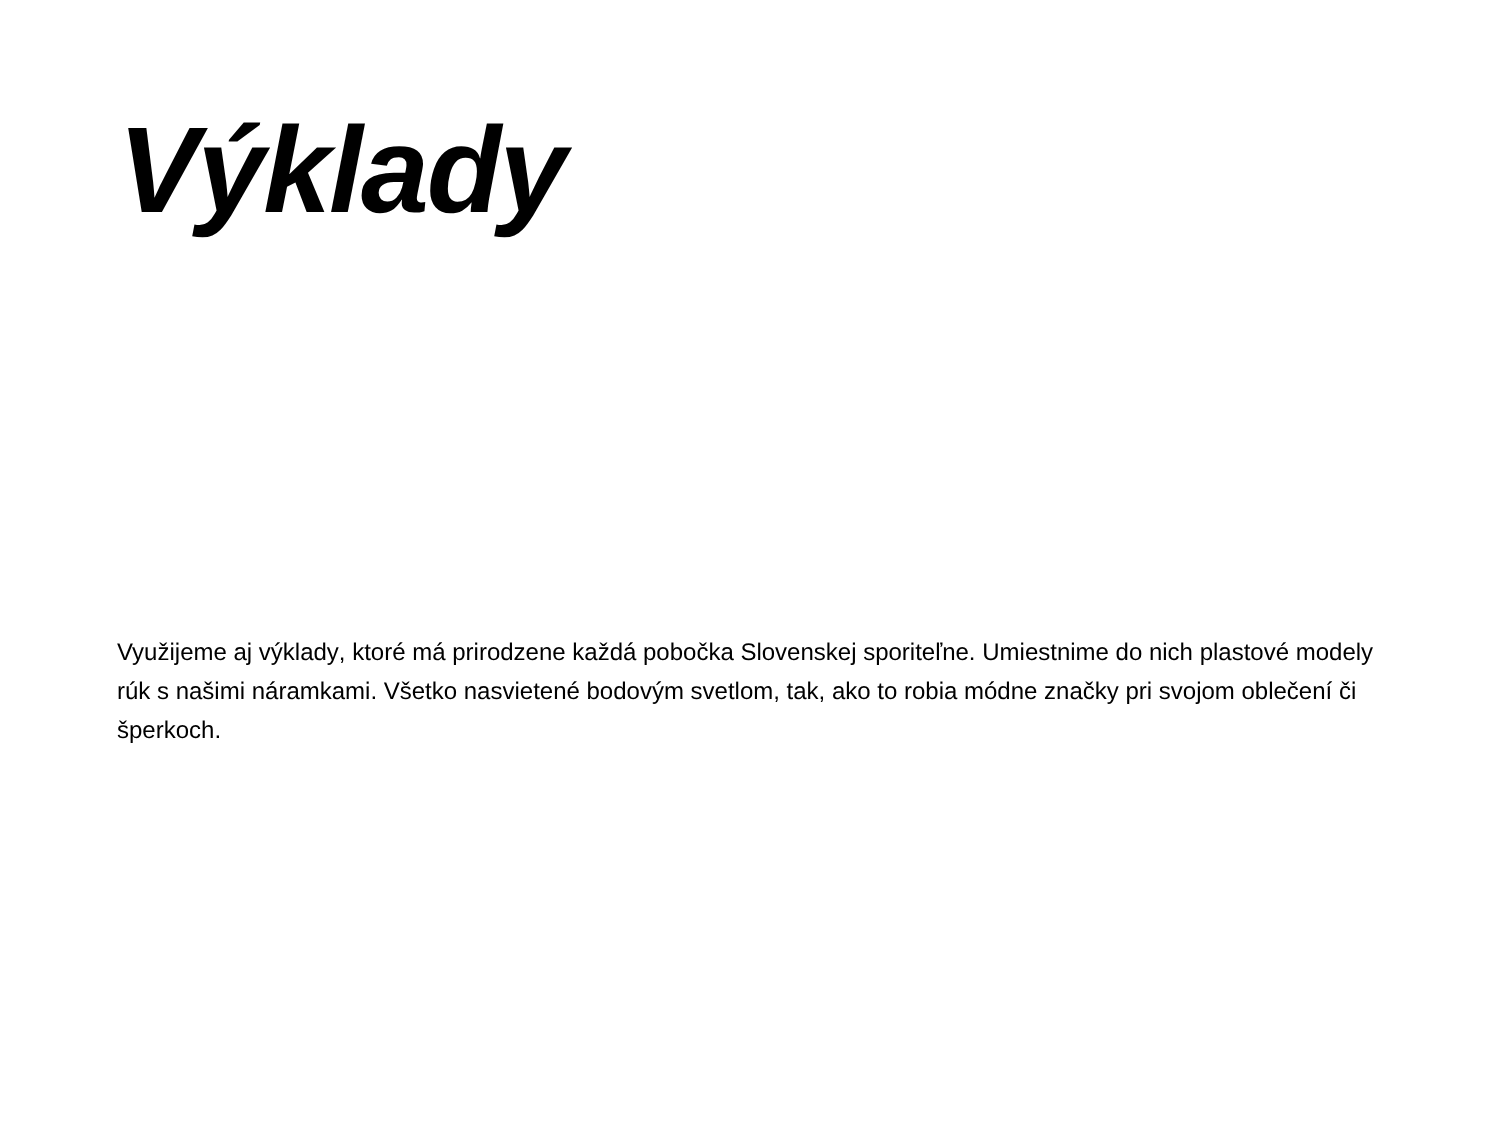Výklady
Využijeme aj výklady, ktoré má prirodzene každá pobočka Slovenskej sporiteľne. Umiestnime do nich plastové modely rúk s našimi náramkami. Všetko nasvietené bodovým svetlom, tak, ako to robia módne značky pri svojom oblečení či šperkoch.